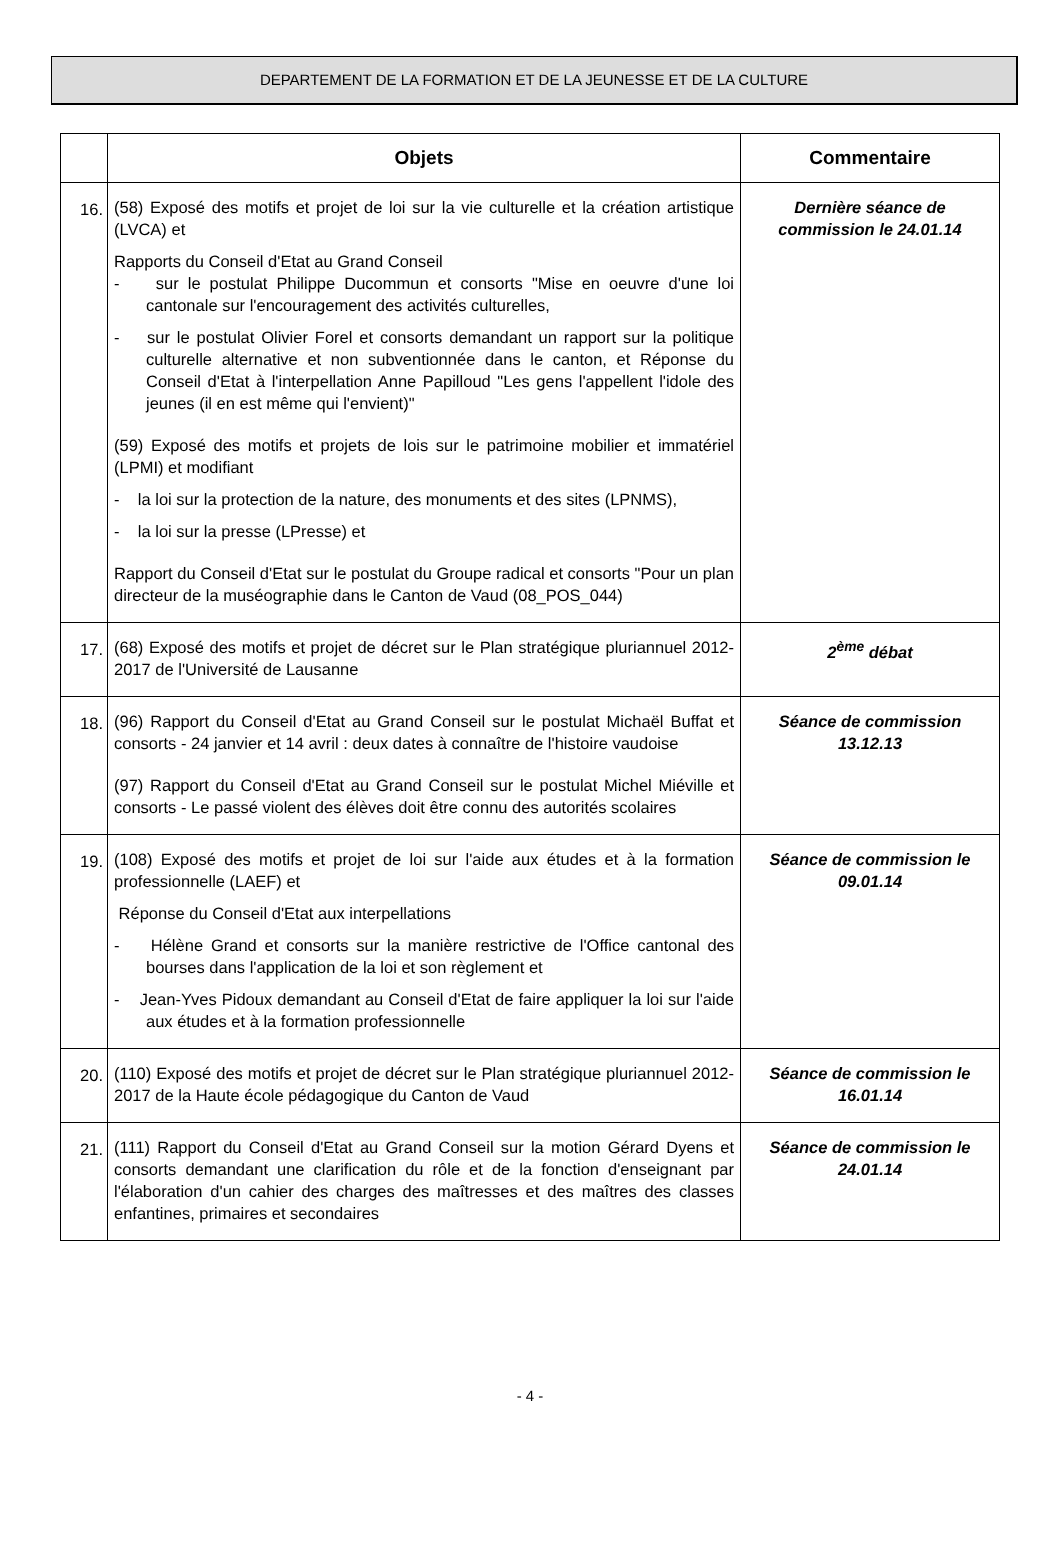DEPARTEMENT DE LA FORMATION ET DE LA JEUNESSE ET DE LA CULTURE
| | Objets | Commentaire |
| --- | --- | --- |
| 16. | (58) Exposé des motifs et projet de loi sur la vie culturelle et la création artistique (LVCA) et Rapports du Conseil d'Etat au Grand Conseil - sur le postulat Philippe Ducommun et consorts "Mise en oeuvre d'une loi cantonale sur l'encouragement des activités culturelles, - sur le postulat Olivier Forel et consorts demandant un rapport sur la politique culturelle alternative et non subventionnée dans le canton, et Réponse du Conseil d'Etat à l'interpellation Anne Papilloud "Les gens l'appellent l'idole des jeunes (il en est même qui l'envient)" (59) Exposé des motifs et projets de lois sur le patrimoine mobilier et immatériel (LPMI) et modifiant - la loi sur la protection de la nature, des monuments et des sites (LPNMS), - la loi sur la presse (LPresse) et Rapport du Conseil d'Etat sur le postulat du Groupe radical et consorts "Pour un plan directeur de la muséographie dans le Canton de Vaud (08_POS_044) | Dernière séance de commission le 24.01.14 |
| 17. | (68) Exposé des motifs et projet de décret sur le Plan stratégique pluriannuel 2012-2017 de l'Université de Lausanne | 2<sup>ème</sup> débat |
| 18. | (96) Rapport du Conseil d'Etat au Grand Conseil sur le postulat Michaël Buffat et consorts - 24 janvier et 14 avril : deux dates à connaître de l'histoire vaudoise (97) Rapport du Conseil d'Etat au Grand Conseil sur le postulat Michel Miéville et consorts - Le passé violent des élèves doit être connu des autorités scolaires | Séance de commission 13.12.13 |
| 19. | (108) Exposé des motifs et projet de loi sur l'aide aux études et à la formation professionnelle (LAEF) et Réponse du Conseil d'Etat aux interpellations - Hélène Grand et consorts sur la manière restrictive de l'Office cantonal des bourses dans l'application de la loi et son règlement et - Jean-Yves Pidoux demandant au Conseil d'Etat de faire appliquer la loi sur l'aide aux études et à la formation professionnelle | Séance de commission le 09.01.14 |
| 20. | (110) Exposé des motifs et projet de décret sur le Plan stratégique pluriannuel 2012-2017 de la Haute école pédagogique du Canton de Vaud | Séance de commission le 16.01.14 |
| 21. | (111) Rapport du Conseil d'Etat au Grand Conseil sur la motion Gérard Dyens et consorts demandant une clarification du rôle et de la fonction d'enseignant par l'élaboration d'un cahier des charges des maîtresses et des maîtres des classes enfantines, primaires et secondaires | Séance de commission le 24.01.14 |
- 4 -